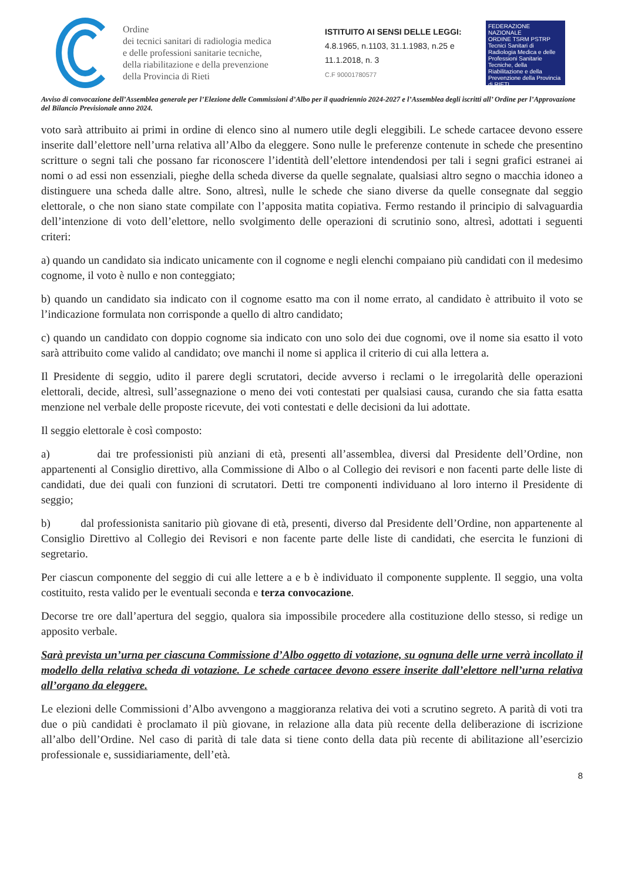Ordine
dei tecnici sanitari di radiologia medica
e delle professioni sanitarie tecniche,
della riabilitazione e della prevenzione
della Provincia di Rieti
ISTITUITO AI SENSI DELLE LEGGI:
4.8.1965, n.1103, 31.1.1983, n.25 e
11.1.2018, n. 3
C.F 90001780577
FEDERAZIONE NAZIONALE
ORDINE TSRM PSTRP
Tecnici Sanitari di Radiologia Medica e delle Professioni Sanitarie Tecniche, della Riabilitazione e della Prevenzione della Provincia di RIETI
Avviso di convocazione dell’Assemblea generale per l’Elezione delle Commissioni d’Albo per il quadriennio 2024-2027 e l’Assemblea degli iscritti all’ Ordine per l’Approvazione del Bilancio Previsionale anno 2024.
voto sarà attribuito ai primi in ordine di elenco sino al numero utile degli eleggibili. Le schede cartacee devono essere inserite dall’elettore nell’urna relativa all’Albo da eleggere. Sono nulle le preferenze contenute in schede che presentino scritture o segni tali che possano far riconoscere l’identità dell’elettore intendendosi per tali i segni grafici estranei ai nomi o ad essi non essenziali, pieghe della scheda diverse da quelle segnalate, qualsiasi altro segno o macchia idoneo a distinguere una scheda dalle altre. Sono, altresì, nulle le schede che siano diverse da quelle consegnate dal seggio elettorale, o che non siano state compilate con l’apposita matita copiativa. Fermo restando il principio di salvaguardia dell’intenzione di voto dell’elettore, nello svolgimento delle operazioni di scrutinio sono, altresì, adottati i seguenti criteri:
a) quando un candidato sia indicato unicamente con il cognome e negli elenchi compaiano più candidati con il medesimo cognome, il voto è nullo e non conteggiato;
b) quando un candidato sia indicato con il cognome esatto ma con il nome errato, al candidato è attribuito il voto se l’indicazione formulata non corrisponde a quello di altro candidato;
c) quando un candidato con doppio cognome sia indicato con uno solo dei due cognomi, ove il nome sia esatto il voto sarà attribuito come valido al candidato; ove manchi il nome si applica il criterio di cui alla lettera a.
Il Presidente di seggio, udito il parere degli scrutatori, decide avverso i reclami o le irregolarità delle operazioni elettorali, decide, altresì, sull’assegnazione o meno dei voti contestati per qualsiasi causa, curando che sia fatta esatta menzione nel verbale delle proposte ricevute, dei voti contestati e delle decisioni da lui adottate.
Il seggio elettorale è così composto:
a) dai tre professionisti più anziani di età, presenti all’assemblea, diversi dal Presidente dell’Ordine, non appartenenti al Consiglio direttivo, alla Commissione di Albo o al Collegio dei revisori e non facenti parte delle liste di candidati, due dei quali con funzioni di scrutatori. Detti tre componenti individuano al loro interno il Presidente di seggio;
b) dal professionista sanitario più giovane di età, presenti, diverso dal Presidente dell’Ordine, non appartenente al Consiglio Direttivo al Collegio dei Revisori e non facente parte delle liste di candidati, che esercita le funzioni di segretario.
Per ciascun componente del seggio di cui alle lettere a e b è individuato il componente supplente. Il seggio, una volta costituito, resta valido per le eventuali seconda e terza convocazione.
Decorse tre ore dall’apertura del seggio, qualora sia impossibile procedere alla costituzione dello stesso, si redige un apposito verbale.
Sarà prevista un’urna per ciascuna Commissione d’Albo oggetto di votazione, su ognuna delle urne verrà incollato il modello della relativa scheda di votazione. Le schede cartacee devono essere inserite dall’elettore nell’urna relativa all’organo da eleggere.
Le elezioni delle Commissioni d’Albo avvengono a maggioranza relativa dei voti a scrutino segreto. A parità di voti tra due o più candidati è proclamato il più giovane, in relazione alla data più recente della deliberazione di iscrizione all’albo dell’Ordine. Nel caso di parità di tale data si tiene conto della data più recente di abilitazione all’esercizio professionale e, sussidiariamente, dell’età.
8